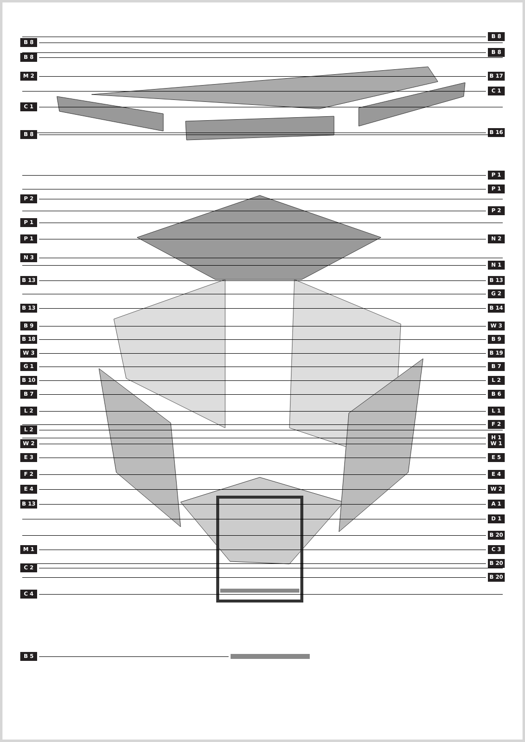B 8
B 8
B 8
B 8
M 2 B 17
C 1
C 1
B 16 B 8
P 1
P 1
P 2
P 2
P 1
P 1 N 2
N 3
N 1
B 13 B 13
G 2
B 13 B 14
B 9 W 3
B 18 B 9
W 3 B 19
G 1 B 7
B 10 L 2
B 7 B 6
L 2 L 1
F 2
L 2
H 1
W 2 W 1
E 3 E 5
F 2 E 4
E 4 W 2
B 13 A 1
D 1
B 20
M 1 C 3
B 20 C 2
B 20
C 4
B 5